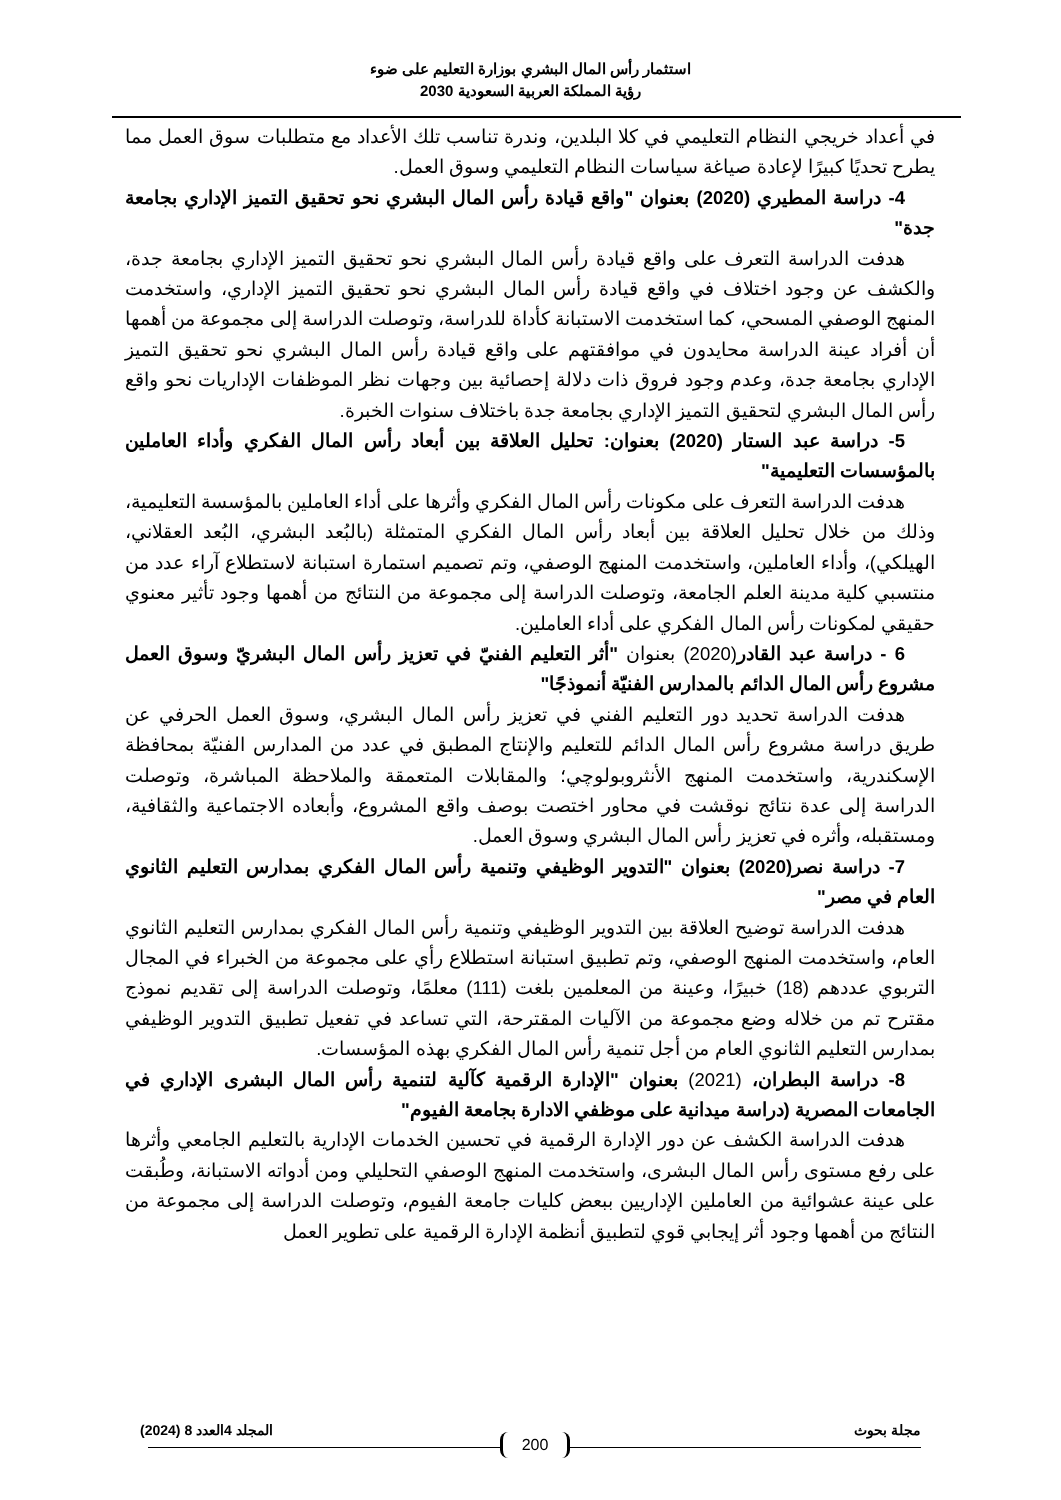استثمار رأس المال البشري بوزارة التعليم على ضوء
رؤية المملكة العربية السعودية 2030
في أعداد خريجي النظام التعليمي في كلا البلدين، وندرة تناسب تلك الأعداد مع متطلبات سوق العمل مما يطرح تحديًا كبيرًا لإعادة صياغة سياسات النظام التعليمي وسوق العمل.
4- دراسة المطيري (2020) بعنوان "واقع قيادة رأس المال البشري نحو تحقيق التميز الإداري بجامعة جدة"
هدفت الدراسة التعرف على واقع قيادة رأس المال البشري نحو تحقيق التميز الإداري بجامعة جدة، والكشف عن وجود اختلاف في واقع قيادة رأس المال البشري نحو تحقيق التميز الإداري، واستخدمت المنهج الوصفي المسحي، كما استخدمت الاستبانة كأداة للدراسة، وتوصلت الدراسة إلى مجموعة من أهمها أن أفراد عينة الدراسة محايدون في موافقتهم على واقع قيادة رأس المال البشري نحو تحقيق التميز الإداري بجامعة جدة، وعدم وجود فروق ذات دلالة إحصائية بين وجهات نظر الموظفات الإداريات نحو واقع رأس المال البشري لتحقيق التميز الإداري بجامعة جدة باختلاف سنوات الخبرة.
5- دراسة عبد الستار (2020) بعنوان: تحليل العلاقة بين أبعاد رأس المال الفكري وأداء العاملين بالمؤسسات التعليمية"
هدفت الدراسة التعرف على مكونات رأس المال الفكري وأثرها على أداء العاملين بالمؤسسة التعليمية، وذلك من خلال تحليل العلاقة بين أبعاد رأس المال الفكري المتمثلة (بالبُعد البشري، البُعد العقلاني، الهيلكي)، وأداء العاملين، واستخدمت المنهج الوصفي، وتم تصميم استمارة استبانة لاستطلاع آراء عدد من منتسبي كلية مدينة العلم الجامعة، وتوصلت الدراسة إلى مجموعة من النتائج من أهمها وجود تأثير معنوي حقيقي لمكونات رأس المال الفكري على أداء العاملين.
6 - دراسة عبد القادر(2020) بعنوان "أثر التعليم الفنيّ في تعزيز رأس المال البشريّ وسوق العمل مشروع رأس المال الدائم بالمدارس الفنيّة أنموذجًا"
هدفت الدراسة تحديد دور التعليم الفني في تعزيز رأس المال البشري، وسوق العمل الحرفي عن طريق دراسة مشروع رأس المال الدائم للتعليم والإنتاج المطبق في عدد من المدارس الفنيّة بمحافظة الإسكندرية، واستخدمت المنهج الأنثروبولوچي؛ والمقابلات المتعمقة والملاحظة المباشرة، وتوصلت الدراسة إلى عدة نتائج نوقشت في محاور اختصت بوصف واقع المشروع، وأبعاده الاجتماعية والثقافية، ومستقبله، وأثره في تعزيز رأس المال البشري وسوق العمل.
7- دراسة نصر(2020) بعنوان "التدوير الوظيفي وتنمية رأس المال الفكري بمدارس التعليم الثانوي العام في مصر"
هدفت الدراسة توضيح العلاقة بين التدوير الوظيفي وتنمية رأس المال الفكري بمدارس التعليم الثانوي العام، واستخدمت المنهج الوصفي، وتم تطبيق استبانة استطلاع رأي على مجموعة من الخبراء في المجال التربوي عددهم (18) خبيرًا، وعينة من المعلمين بلغت (111) معلمًا، وتوصلت الدراسة إلى تقديم نموذج مقترح تم من خلاله وضع مجموعة من الآليات المقترحة، التي تساعد في تفعيل تطبيق التدوير الوظيفي بمدارس التعليم الثانوي العام من أجل تنمية رأس المال الفكري بهذه المؤسسات.
8- دراسة البطران، (2021) بعنوان "الإدارة الرقمية كآلية لتنمية رأس المال البشرى الإداري في الجامعات المصرية (دراسة ميدانية على موظفي الادارة بجامعة الفيوم"
هدفت الدراسة الكشف عن دور الإدارة الرقمية في تحسين الخدمات الإدارية بالتعليم الجامعي وأثرها على رفع مستوى رأس المال البشرى، واستخدمت المنهج الوصفي التحليلي ومن أدواته الاستبانة، وطُبقت على عينة عشوائية من العاملين الإداريين ببعض كليات جامعة الفيوم، وتوصلت الدراسة إلى مجموعة من النتائج من أهمها وجود أثر إيجابي قوي لتطبيق أنظمة الإدارة الرقمية على تطوير العمل
مجلة بحوث المجلد 4العدد 8 (2024)
200